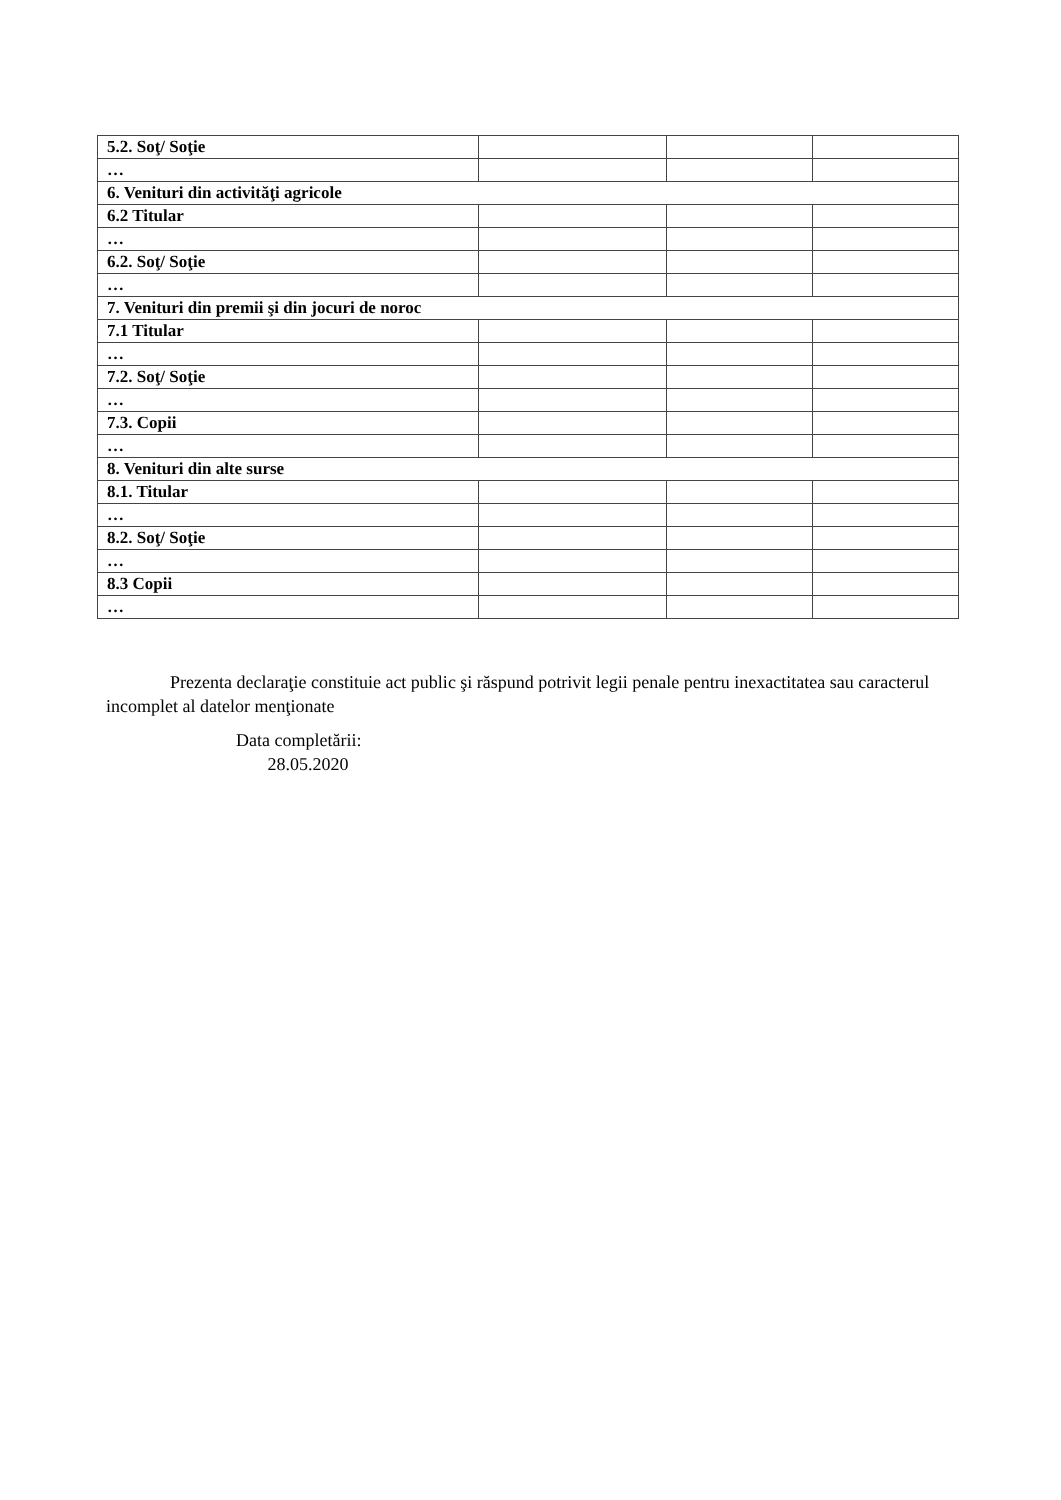| 5.2. Soţ/ Soţie | | | |
| … | | | |
| 6. Venituri din activităţi agricole | | | |
| 6.2 Titular | | | |
| … | | | |
| 6.2. Soţ/ Soţie | | | |
| … | | | |
| 7. Venituri din premii şi din jocuri de noroc | | | |
| 7.1 Titular | | | |
| … | | | |
| 7.2. Soţ/ Soţie | | | |
| … | | | |
| 7.3. Copii | | | |
| … | | | |
| 8. Venituri din alte surse | | | |
| 8.1. Titular | | | |
| … | | | |
| 8.2. Soţ/ Soţie | | | |
| … | | | |
| 8.3 Copii | | | |
| … | | | |
Prezenta declaraţie constituie act public şi răspund potrivit legii penale pentru inexactitatea sau caracterul incomplet al datelor menţionate
Data completării:
28.05.2020